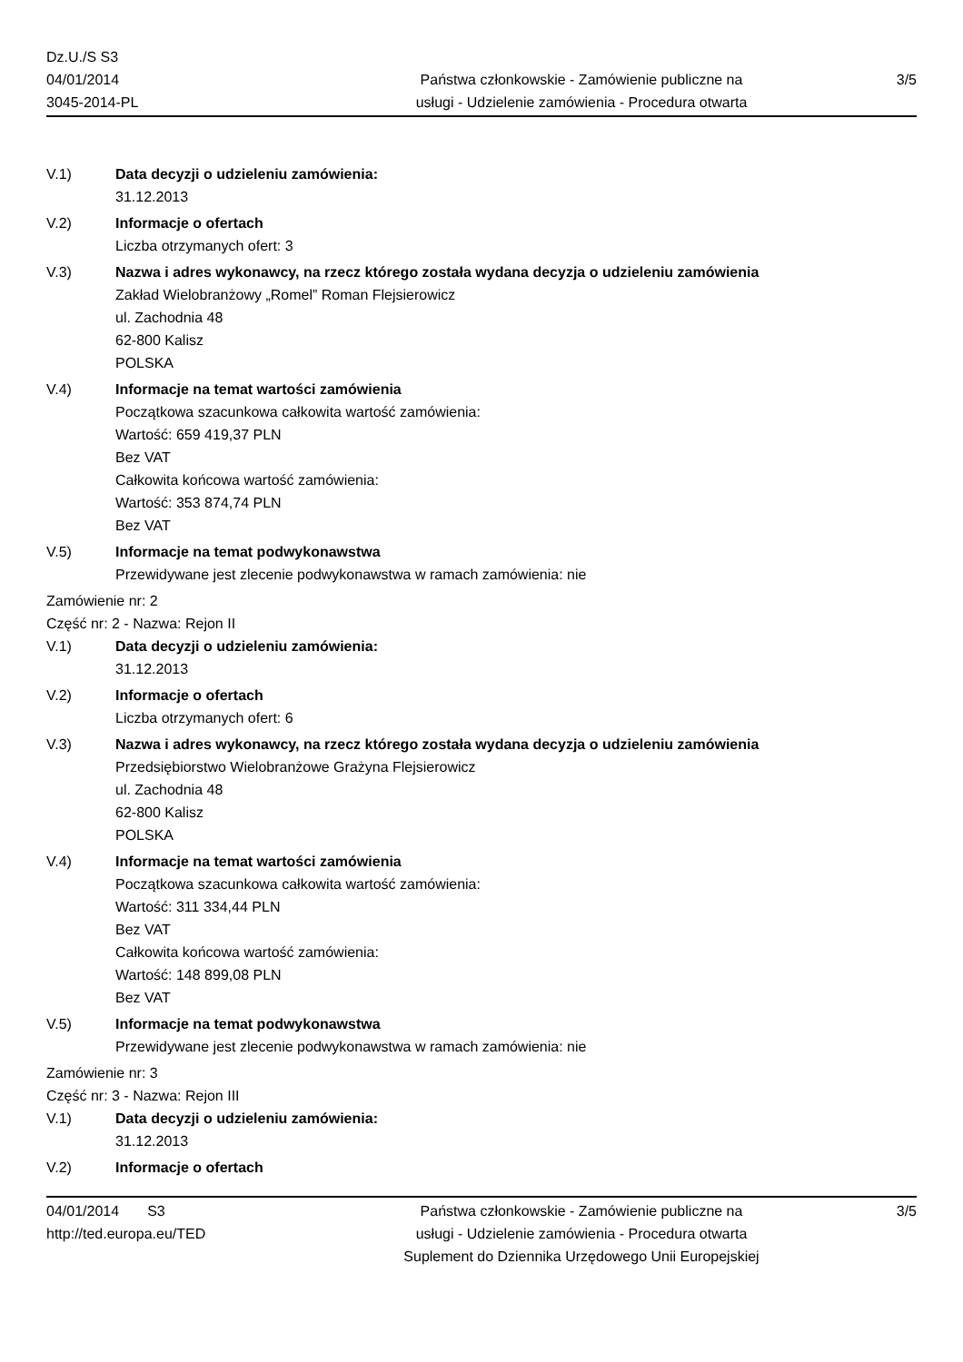Dz.U./S S3
04/01/2014
3045-2014-PL
Państwa członkowskie - Zamówienie publiczne na
usługi - Udzielenie zamówienia - Procedura otwarta
3/5
V.1) Data decyzji o udzieleniu zamówienia:
31.12.2013
V.2) Informacje o ofertach
Liczba otrzymanych ofert: 3
V.3) Nazwa i adres wykonawcy, na rzecz którego została wydana decyzja o udzieleniu zamówienia
Zakład Wielobranżowy „Romel” Roman Flejsierowicz
ul. Zachodnia 48
62-800 Kalisz
POLSKA
V.4) Informacje na temat wartości zamówienia
Początkowa szacunkowa całkowita wartość zamówienia:
Wartość: 659 419,37 PLN
Bez VAT
Całkowita końcowa wartość zamówienia:
Wartość: 353 874,74 PLN
Bez VAT
V.5) Informacje na temat podwykonawstwa
Przewidywane jest zlecenie podwykonawstwa w ramach zamówienia: nie
Zamówienie nr: 2
Część nr: 2 - Nazwa: Rejon II
V.1) Data decyzji o udzieleniu zamówienia:
31.12.2013
V.2) Informacje o ofertach
Liczba otrzymanych ofert: 6
V.3) Nazwa i adres wykonawcy, na rzecz którego została wydana decyzja o udzieleniu zamówienia
Przedsiębiorstwo Wielobranżowe Grażyna Flejsierowicz
ul. Zachodnia 48
62-800 Kalisz
POLSKA
V.4) Informacje na temat wartości zamówienia
Początkowa szacunkowa całkowita wartość zamówienia:
Wartość: 311 334,44 PLN
Bez VAT
Całkowita końcowa wartość zamówienia:
Wartość: 148 899,08 PLN
Bez VAT
V.5) Informacje na temat podwykonawstwa
Przewidywane jest zlecenie podwykonawstwa w ramach zamówienia: nie
Zamówienie nr: 3
Część nr: 3 - Nazwa: Rejon III
V.1) Data decyzji o udzieleniu zamówienia:
31.12.2013
V.2) Informacje o ofertach
04/01/2014 S3
http://ted.europa.eu/TED
Państwa członkowskie - Zamówienie publiczne na
usługi - Udzielenie zamówienia - Procedura otwarta
Suplement do Dziennika Urzędowego Unii Europejskiej
3/5